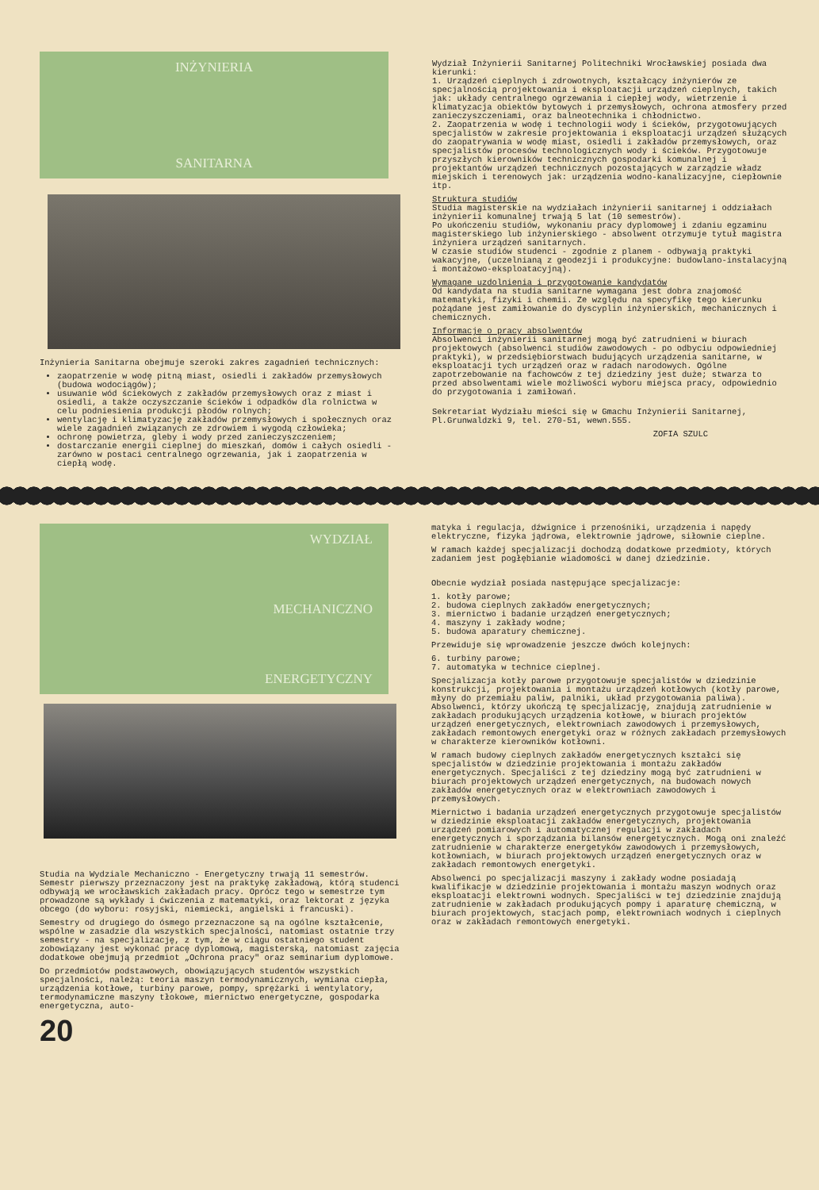INŻYNIERIA
SANITARNA
Inżynieria Sanitarna obejmuje szeroki zakres zagadnień technicznych:
zaopatrzenie w wodę pitną miast, osiedli i zakładów przemysłowych (budowa wodociągów);
usuwanie wód ściekowych z zakładów przemysłowych oraz z miast i osiedli, a także oczyszczanie ścieków i odpadków dla rolnictwa w celu podniesienia produkcji płodów rolnych;
wentylację i klimatyzację zakładów przemysłowych i społecznych oraz wiele zagadnień związanych ze zdrowiem i wygodą człowieka;
ochronę powietrza, gleby i wody przed zanieczyszczeniem;
dostarczanie energii cieplnej do mieszkań, domów i całych osiedli - zarówno w postaci centralnego ogrzewania, jak i zaopatrzenia w ciepłą wodę.
Wydział Inżynierii Sanitarnej Politechniki Wrocławskiej posiada dwa kierunki:
1. Urządzeń cieplnych i zdrowotnych, kształcący inżynierów ze specjalnością projektowania i eksploatacji urządzeń cieplnych, takich jak: układy centralnego ogrzewania i ciepłej wody, wietrzenie i klimatyzacja obiektów bytowych i przemysłowych, ochrona atmosfery przed zanieczyszczeniami, oraz balneotechnika i chłodnictwo.
2. Zaopatrzenia w wodę i technologii wody i ścieków, przygotowujących specjalistów w zakresie projektowania i eksploatacji urządzeń służących do zaopatrywania w wodę miast, osiedli i zakładów przemysłowych, oraz specjalistów procesów technologicznych wody i ścieków. Przygotowuje przyszłych kierowników technicznych gospodarki komunalnej i projektantów urządzeń technicznych pozostających w zarządzie władz miejskich i terenowych jak: urządzenia wodno-kanalizacyjne, ciepłownie itp.
Struktura studiów
Studia magisterskie na wydziałach inżynierii sanitarnej i oddziałach inżynierii komunalnej trwają 5 lat (10 semestrów).
Po ukończeniu studiów, wykonaniu pracy dyplomowej i zdaniu egzaminu magisterskiego lub inżynierskiego - absolwent otrzymuje tytuł magistra inżyniera urządzeń sanitarnych.
W czasie studiów studenci - zgodnie z planem - odbywają praktyki wakacyjne, (uczelnianą z geodezji i produkcyjne: budowlano-instalacyjną i montażowo-eksploatacyjną).
Wymagane uzdolnienia i przygotowanie kandydatów
Od kandydata na studia sanitarne wymagana jest dobra znajomość matematyki, fizyki i chemii. Ze względu na specyfikę tego kierunku pożądane jest zamiłowanie do dyscyplin inżynierskich, mechanicznych i chemicznych.
Informacje o pracy absolwentów
Absolwenci inżynierii sanitarnej mogą być zatrudnieni w biurach projektowych (absolwenci studiów zawodowych - po odbyciu odpowiedniej praktyki), w przedsiębiorstwach budujących urządzenia sanitarne, w eksploatacji tych urządzeń oraz w radach narodowych. Ogólne zapotrzebowanie na fachowców z tej dziedziny jest duże; stwarza to przed absolwentami wiele możliwości wyboru miejsca pracy, odpowiednio do przygotowania i zamiłowań.
Sekretariat Wydziału mieści się w Gmachu Inżynierii Sanitarnej, Pl.Grunwaldzki 9, tel. 270-51, wewn.555.
ZOFIA SZULC
WYDZIAŁ
MECHANICZNO
ENERGETYCZNY
Studia na Wydziale Mechaniczno - Energetyczny trwają 11 semestrów. Semestr pierwszy przeznaczony jest na praktykę zakładową, którą studenci odbywają we wrocławskich zakładach pracy. Oprócz tego w semestrze tym prowadzone są wykłady i ćwiczenia z matematyki, oraz lektorat z języka obcego (do wyboru: rosyjski, niemiecki, angielski i francuski).
Semestry od drugiego do ósmego przeznaczone są na ogólne kształcenie, wspólne w zasadzie dla wszystkich specjalności, natomiast ostatnie trzy semestry - na specjalizację, z tym, że w ciągu ostatniego student zobowiązany jest wykonać pracę dyplomową, magisterską, natomiast zajęcia dodatkowe obejmują przedmiot „Ochrona pracy" oraz seminarium dyplomowe.
Do przedmiotów podstawowych, obowiązujących studentów wszystkich specjalności, należą: teoria maszyn termodynamicznych, wymiana ciepła, urządzenia kotłowe, turbiny parowe, pompy, sprężarki i wentylatory, termodynamiczne maszyny tłokowe, miernictwo energetyczne, gospodarka energetyczna, auto-
20
matyka i regulacja, dźwignice i przenośniki, urządzenia i napędy elektryczne, fizyka jądrowa, elektrownie jądrowe, siłownie cieplne.
W ramach każdej specjalizacji dochodzą dodatkowe przedmioty, których zadaniem jest pogłębianie wiadomości w danej dziedzinie.
Obecnie wydział posiada następujące specjalizacje:
1. kotły parowe;
2. budowa cieplnych zakładów energetycznych;
3. miernictwo i badanie urządzeń energetycznych;
4. maszyny i zakłady wodne;
5. budowa aparatury chemicznej.
Przewiduje się wprowadzenie jeszcze dwóch kolejnych:
6. turbiny parowe;
7. automatyka w technice cieplnej.
Specjalizacja kotły parowe przygotowuje specjalistów w dziedzinie konstrukcji, projektowania i montażu urządzeń kotłowych (kotły parowe, młyny do przemiału paliw, palniki, układ przygotowania paliwa). Absolwenci, którzy ukończą tę specjalizację, znajdują zatrudnienie w zakładach produkujących urządzenia kotłowe, w biurach projektów urządzeń energetycznych, elektrowniach zawodowych i przemysłowych, zakładach remontowych energetyki oraz w różnych zakładach przemysłowych w charakterze kierowników kotłowni.
W ramach budowy cieplnych zakładów energetycznych kształci się specjalistów w dziedzinie projektowania i montażu zakładów energetycznych. Specjaliści z tej dziedziny mogą być zatrudnieni w biurach projektowych urządzeń energetycznych, na budowach nowych zakładów energetycznych oraz w elektrowniach zawodowych i przemysłowych.
Miernictwo i badania urządzeń energetycznych przygotowuje specjalistów w dziedzinie eksploatacji zakładów energetycznych, projektowania urządzeń pomiarowych i automatycznej regulacji w zakładach energetycznych i sporządzania bilansów energetycznych. Mogą oni znaleźć zatrudnienie w charakterze energetyków zawodowych i przemysłowych, kotłowniach, w biurach projektowych urządzeń energetycznych oraz w zakładach remontowych energetyki.
Absolwenci po specjalizacji maszyny i zakłady wodne posiadają kwalifikacje w dziedzinie projektowania i montażu maszyn wodnych oraz eksploatacji elektrowni wodnych. Specjaliści w tej dziedzinie znajdują zatrudnienie w zakładach produkujących pompy i aparaturę chemiczną, w biurach projektowych, stacjach pomp, elektrowniach wodnych i cieplnych oraz w zakładach remontowych energetyki.